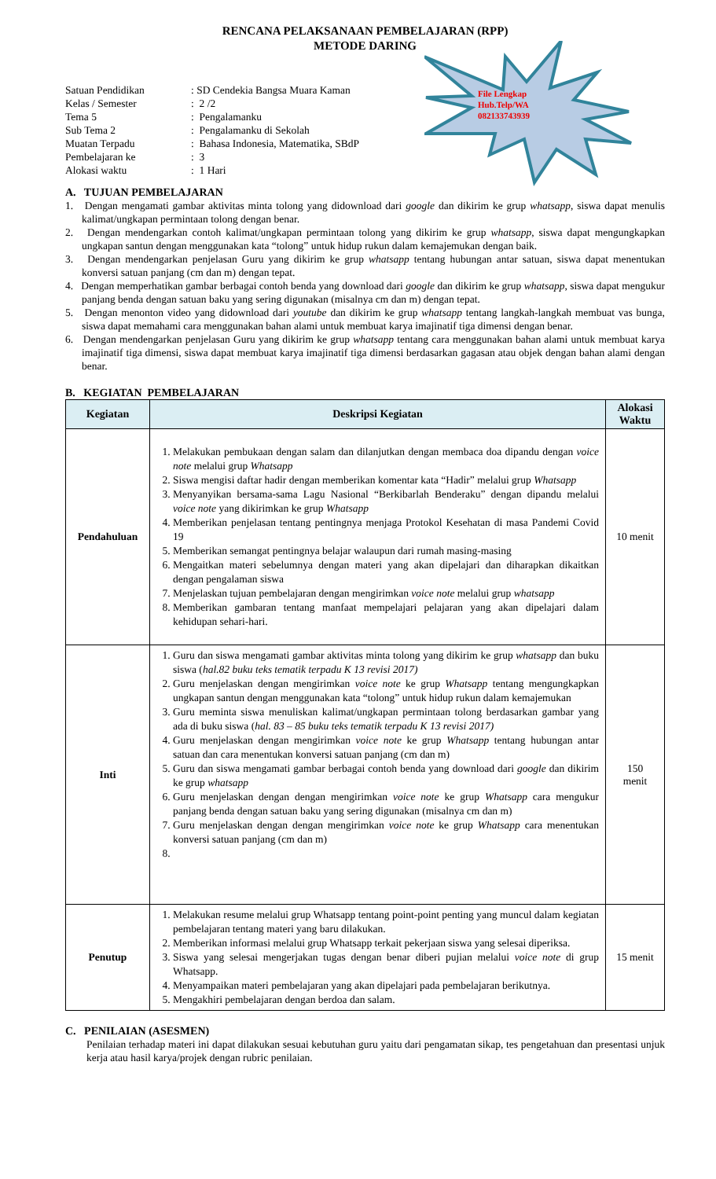File Lengkap
Hub.Telp/WA
082133743939
RENCANA PELAKSANAAN PEMBELAJARAN (RPP)
METODE DARING
| Satuan Pendidikan | : SD Cendekia Bangsa Muara Kaman |
| Kelas / Semester | : 2 /2 |
| Tema 5 | : Pengalamanku |
| Sub Tema 2 | : Pengalamanku di Sekolah |
| Muatan Terpadu | : Bahasa Indonesia, Matematika, SBdP |
| Pembelajaran ke | : 3 |
| Alokasi waktu | : 1 Hari |
A. TUJUAN PEMBELAJARAN
1. Dengan mengamati gambar aktivitas minta tolong yang didownload dari google dan dikirim ke grup whatsapp, siswa dapat menulis kalimat/ungkapan permintaan tolong dengan benar.
2. Dengan mendengarkan contoh kalimat/ungkapan permintaan tolong yang dikirim ke grup whatsapp, siswa dapat mengungkapkan ungkapan santun dengan menggunakan kata “tolong” untuk hidup rukun dalam kemajemukan dengan baik.
3. Dengan mendengarkan penjelasan Guru yang dikirim ke grup whatsapp tentang hubungan antar satuan, siswa dapat menentukan konversi satuan panjang (cm dan m) dengan tepat.
4. Dengan memperhatikan gambar berbagai contoh benda yang download dari google dan dikirim ke grup whatsapp, siswa dapat mengukur panjang benda dengan satuan baku yang sering digunakan (misalnya cm dan m) dengan tepat.
5. Dengan menonton video yang didownload dari youtube dan dikirim ke grup whatsapp tentang langkah-langkah membuat vas bunga, siswa dapat memahami cara menggunakan bahan alami untuk membuat karya imajinatif tiga dimensi dengan benar.
6. Dengan mendengarkan penjelasan Guru yang dikirim ke grup whatsapp tentang cara menggunakan bahan alami untuk membuat karya imajinatif tiga dimensi, siswa dapat membuat karya imajinatif tiga dimensi berdasarkan gagasan atau objek dengan bahan alami dengan benar.
B. KEGIATAN PEMBELAJARAN
| Kegiatan | Deskripsi Kegiatan | Alokasi Waktu |
| --- | --- | --- |
| Pendahuluan | 1. Melakukan pembukaan dengan salam dan dilanjutkan dengan membaca doa dipandu dengan voice note melalui grup Whatsapp 2. Siswa mengisi daftar hadir dengan memberikan komentar kata “Hadir” melalui grup Whatsapp 3. Menyanyikan bersama-sama Lagu Nasional “Berkibarlah Benderaku” dengan dipandu melalui voice note yang dikirimkan ke grup Whatsapp 4. Memberikan penjelasan tentang pentingnya menjaga Protokol Kesehatan di masa Pandemi Covid 19 5. Memberikan semangat pentingnya belajar walaupun dari rumah masing-masing 6. Mengaitkan materi sebelumnya dengan materi yang akan dipelajari dan diharapkan dikaitkan dengan pengalaman siswa 7. Menjelaskan tujuan pembelajaran dengan mengirimkan voice note melalui grup whatsapp 8. Memberikan gambaran tentang manfaat mempelajari pelajaran yang akan dipelajari dalam kehidupan sehari-hari. | 10 menit |
| Inti | 1. Guru dan siswa mengamati gambar aktivitas minta tolong yang dikirim ke grup whatsapp dan buku siswa ( hal.82 buku teks tematik terpadu K 13 revisi 2017) 2. Guru menjelaskan dengan mengirimkan voice note ke grup Whatsapp tentang mengungkapkan ungkapan santun dengan menggunakan kata “tolong” untuk hidup rukun dalam kemajemukan 3. Guru meminta siswa menuliskan kalimat/ungkapan permintaan tolong berdasarkan gambar yang ada di buku siswa ( hal. 83 – 85 buku teks tematik terpadu K 13 revisi 2017) 4. Guru menjelaskan dengan mengirimkan voice note ke grup Whatsapp tentang hubungan antar satuan dan cara menentukan konversi satuan panjang (cm dan m) 5. Guru dan siswa mengamati gambar berbagai contoh benda yang download dari google dan dikirim ke grup whatsapp 6. Guru menjelaskan dengan dengan mengirimkan voice note ke grup Whatsapp cara mengukur panjang benda dengan satuan baku yang sering digunakan (misalnya cm dan m) 7. Guru menjelaskan dengan dengan mengirimkan voice note ke grup Whatsapp cara menentukan konversi satuan panjang (cm dan m) | 150 menit |
| Penutup | 1. Melakukan resume melalui grup Whatsapp tentang point-point penting yang muncul dalam kegiatan pembelajaran tentang materi yang baru dilakukan. 2. Memberikan informasi melalui grup Whatsapp terkait pekerjaan siswa yang selesai diperiksa. 3. Siswa yang selesai mengerjakan tugas dengan benar diberi pujian melalui voice note di grup Whatsapp. 4. Menyampaikan materi pembelajaran yang akan dipelajari pada pembelajaran berikutnya. 5. Mengakhiri pembelajaran dengan berdoa dan salam. | 15 menit |
C. PENILAIAN (ASESMEN)
Penilaian terhadap materi ini dapat dilakukan sesuai kebutuhan guru yaitu dari pengamatan sikap, tes pengetahuan dan presentasi unjuk kerja atau hasil karya/projek dengan rubric penilaian.